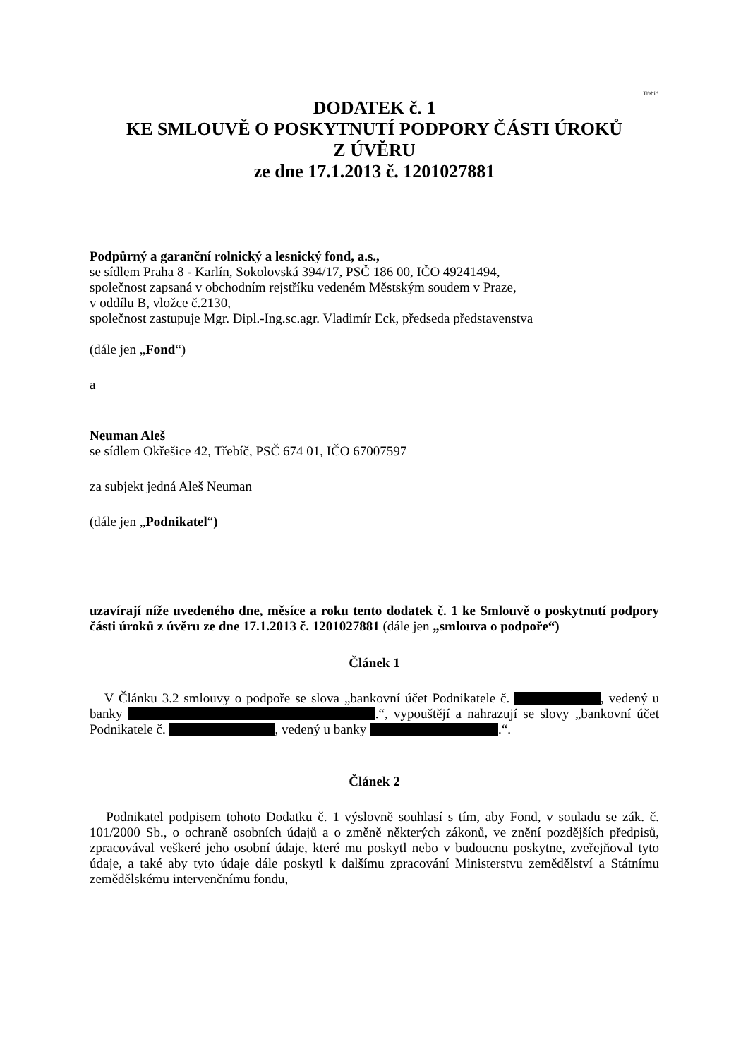Třebíč
DODATEK č. 1
KE SMLOUVĚ O POSKYTNUTÍ PODPORY ČÁSTI ÚROKŮ
Z ÚVĚRU
ze dne 17.1.2013 č. 1201027881
Podpůrný a garanční rolnický a lesnický fond, a.s.,
se sídlem Praha 8 - Karlín, Sokolovská 394/17, PSČ 186 00, IČO 49241494,
společnost zapsaná v obchodním rejstříku vedeném Městským soudem v Praze,
v oddílu B, vložce č.2130,
společnost zastupuje Mgr. Dipl.-Ing.sc.agr. Vladimír Eck, předseda představenstva
(dále jen „Fond“)
a
Neuman Aleš
se sídlem Okřešice 42, Třebíč, PSČ 674 01, IČO 67007597
za subjekt jedná Aleš Neuman
(dále jen „Podnikatel“)
uzavírají níže uvedeného dne, měsíce a roku tento dodatek č. 1 ke Smlouvě o poskytnutí podpory části úroků z úvěru ze dne 17.1.2013 č. 1201027881 (dále jen „smlouva o podpoře“)
Článek 1
V Článku 3.2 smlouvy o podpoře se slova „bankovní účet Podnikatele č. , vedený u banky .“, vypouštějí a nahrazují se slovy „bankovní účet Podnikatele č. , vedený u banky .“.
Článek 2
Podnikatel podpisem tohoto Dodatku č. 1 výslovně souhlasí s tím, aby Fond, v souladu se zák. č. 101/2000 Sb., o ochraně osobních údajů a o změně některých zákonů, ve znění pozdějších předpisů, zpracovával veškeré jeho osobní údaje, které mu poskytl nebo v budoucnu poskytne, zveřejňoval tyto údaje, a také aby tyto údaje dále poskytl k dalšímu zpracování Ministerstvu zemědělství a Státnímu zemědělskému intervenčnímu fondu,